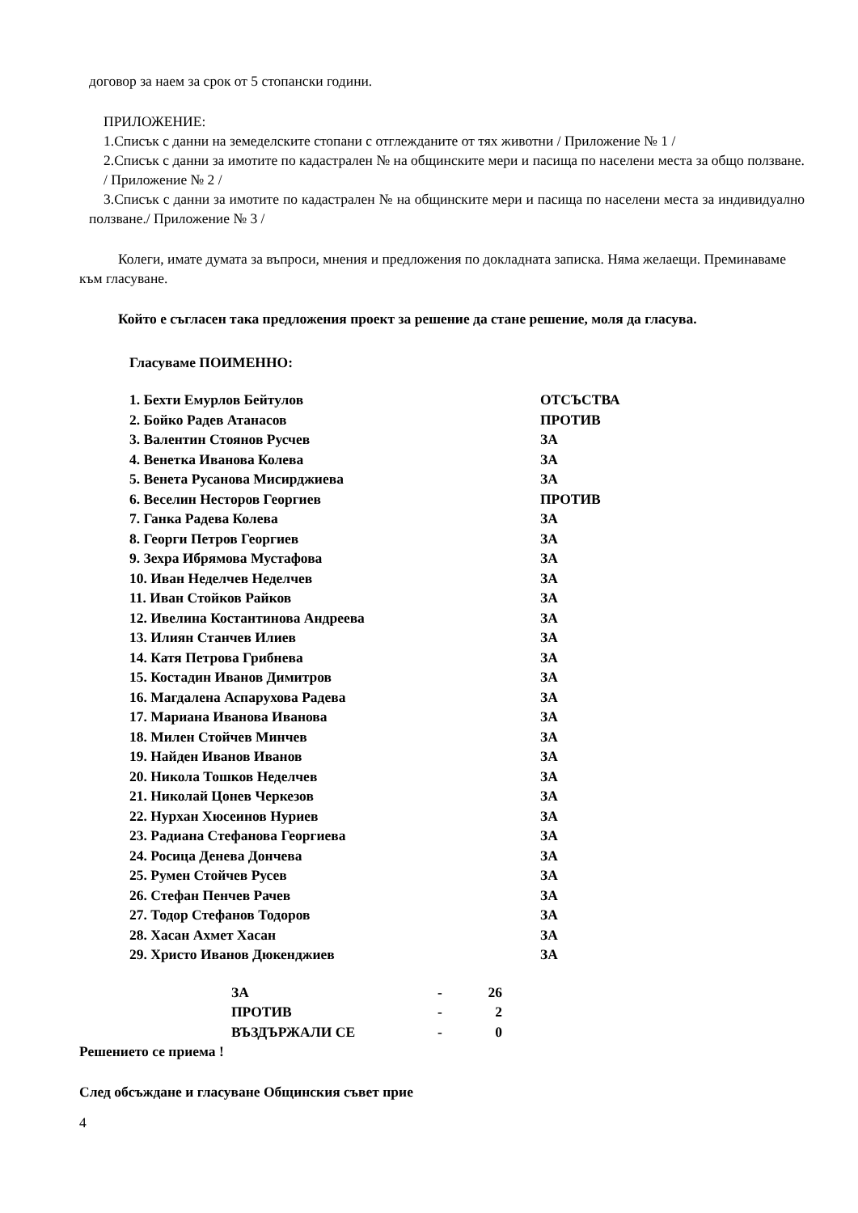договор за наем за срок от 5 стопански години.
ПРИЛОЖЕНИЕ:
1.Списък с данни на земеделските стопани с отглежданите от тях животни / Приложение № 1 /
2.Списък с данни за имотите по кадастрален № на общинските мери и пасища по населени места за общо ползване. / Приложение № 2 /
3.Списък с данни за имотите по кадастрален № на общинските мери и пасища по населени места за индивидуално ползване./ Приложение № 3 /
Колеги, имате думата за въпроси, мнения и предложения по докладната записка. Няма желаещи. Преминаваме към гласуване.
Който е съгласен така предложения проект за решение да стане решение, моля да гласува.
Гласуваме ПОИМЕННО:
| 1. Бехти Емурлов Бейтулов | ОТСЪСТВА |
| 2. Бойко Радев Атанасов | ПРОТИВ |
| 3. Валентин Стоянов Русчев | ЗА |
| 4. Венетка Иванова Колева | ЗА |
| 5. Венета Русанова Мисирджиева | ЗА |
| 6. Веселин Несторов Георгиев | ПРОТИВ |
| 7. Ганка Радева Колева | ЗА |
| 8. Георги Петров Георгиев | ЗА |
| 9. Зехра Ибрямова Мустафова | ЗА |
| 10. Иван Неделчев Неделчев | ЗА |
| 11. Иван Стойков Райков | ЗА |
| 12. Ивелина Костантинова Андреева | ЗА |
| 13. Илиян Станчев Илиев | ЗА |
| 14. Катя Петрова Грибнева | ЗА |
| 15. Костадин Иванов Димитров | ЗА |
| 16. Магдалена Аспарухова Радева | ЗА |
| 17. Мариана Иванова Иванова | ЗА |
| 18. Милен Стойчев Минчев | ЗА |
| 19. Найден Иванов Иванов | ЗА |
| 20. Никола Тошков Неделчев | ЗА |
| 21. Николай Цонев Черкезов | ЗА |
| 22. Нурхан Хюсеинов Нуриев | ЗА |
| 23. Радиана Стефанова Георгиева | ЗА |
| 24. Росица Денева Дончева | ЗА |
| 25. Румен Стойчев Русев | ЗА |
| 26. Стефан Пенчев Рачев | ЗА |
| 27. Тодор Стефанов Тодоров | ЗА |
| 28. Хасан Ахмет Хасан | ЗА |
| 29. Христо Иванов Дюкенджиев | ЗА |
| ЗА | - | 26 |
| ПРОТИВ | - | 2 |
| ВЪЗДЪРЖАЛИ СЕ | - | 0 |
Решението се приема !
След обсъждане и гласуване Общинския съвет прие
4